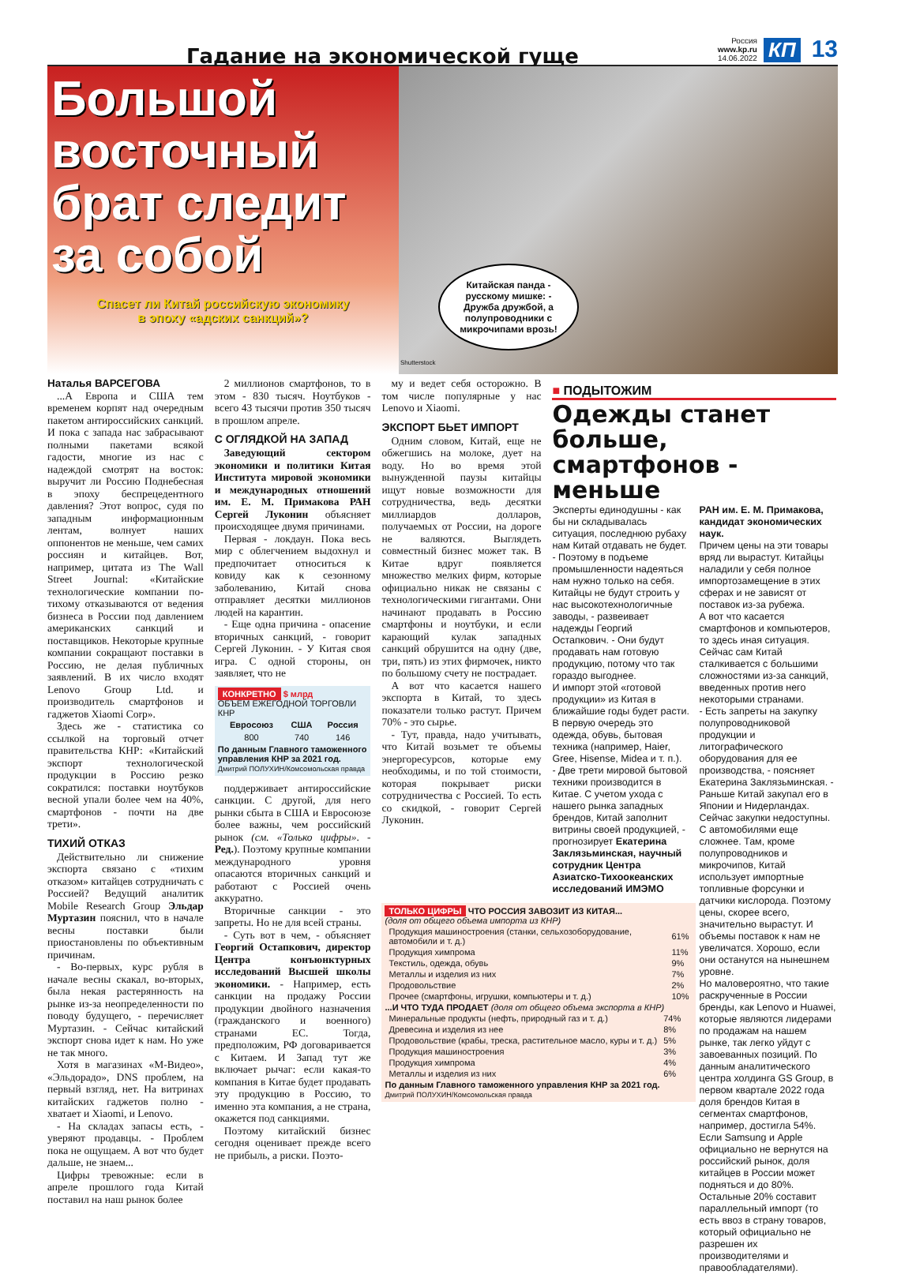Гадание на экономической гуще
Россия
www.kp.ru
14.06.2022
КП 13
Большой восточный брат следит за собой
Спасет ли Китай российскую экономику
в эпоху «адских санкций»?
Китайская панда - русскому мишке: - Дружба дружбой, а полупроводники с микрочипами врозь!
Shutterstock
Наталья ВАРСЕГОВА
...А Европа и США тем временем корпят над очередным пакетом антироссийских санкций. И пока с запада нас забрасывают полными пакетами всякой гадости, многие из нас с надеждой смотрят на восток: выручит ли Россию Поднебесная в эпоху беспрецедентного давления? Этот вопрос, судя по западным информационным лентам, волнует наших оппонентов не меньше, чем самих россиян и китайцев. Вот, например, цитата из The Wall Street Journal: «Китайские технологические компании по-тихому отказываются от ведения бизнеса в России под давлением американских санкций и поставщиков. Некоторые крупные компании сокращают поставки в Россию, не делая публичных заявлений. В их число входят Lenovo Group Ltd. и производитель смартфонов и гаджетов Xiaomi Corp».
Здесь же - статистика со ссылкой на торговый отчет правительства КНР: «Китайский экспорт технологической продукции в Россию резко сократился: поставки ноутбуков весной упали более чем на 40%, смартфонов - почти на две трети».
ТИХИЙ ОТКАЗ
Действительно ли снижение экспорта связано с «тихим отказом» китайцев сотрудничать с Россией? Ведущий аналитик Mobile Research Group Эльдар Муртазин пояснил, что в начале весны поставки были приостановлены по объективным причинам.
- Во-первых, курс рубля в начале весны скакал, во-вторых, была некая растерянность на рынке из-за неопределенности по поводу будущего, - перечисляет Муртазин. - Сейчас китайский экспорт снова идет к нам. Но уже не так много.
Хотя в магазинах «М-Видео», «Эльдорадо», DNS проблем, на первый взгляд, нет. На витринах китайских гаджетов полно - хватает и Xiaomi, и Lenovo.
- На складах запасы есть, - уверяют продавцы. - Проблем пока не ощущаем. А вот что будет дальше, не знаем...
Цифры тревожные: если в апреле прошлого года Китай поставил на наш рынок более
2 миллионов смартфонов, то в этом - 830 тысяч. Ноутбуков - всего 43 тысячи против 350 тысяч в прошлом апреле.
С ОГЛЯДКОЙ НА ЗАПАД
Заведующий сектором экономики и политики Китая Института мировой экономики и международных отношений им. Е. М. Примакова РАН Сергей Луконин объясняет происходящее двумя причинами.
Первая - локдаун. Пока весь мир с облегчением выдохнул и предпочитает относиться к ковиду как к сезонному заболеванию, Китай снова отправляет десятки миллионов людей на карантин.
- Еще одна причина - опасение вторичных санкций, - говорит Сергей Луконин. - У Китая своя игра. С одной стороны, он заявляет, что не
КОНКРЕТНО $ млрд
ОБЪЕМ ЕЖЕГОДНОЙ ТОРГОВЛИ КНР
| Евросоюз | США | Россия |
| --- | --- | --- |
| 800 | 740 | 146 |
По данным Главного таможенного управления КНР за 2021 год.
Дмитрий ПОЛУХИН/Комсомольская правда
поддерживает антироссийские санкции. С другой, для него рынки сбыта в США и Евросоюзе более важны, чем российский рынок (см. «Только цифры». - Ред.). Поэтому крупные компании международного уровня опасаются вторичных санкций и работают с Россией очень аккуратно.
Вторичные санкции - это запреты. Но не для всей страны.
- Суть вот в чем, - объясняет Георгий Остапкович, директор Центра конъюнктурных исследований Высшей школы экономики. - Например, есть санкции на продажу России продукции двойного назначения (гражданского и военного) странами ЕС. Тогда, предположим, РФ договаривается с Китаем. И Запад тут же включает рычаг: если какая-то компания в Китае будет продавать эту продукцию в Россию, то именно эта компания, а не страна, окажется под санкциями.
Поэтому китайский бизнес сегодня оценивает прежде всего не прибыль, а риски. Поэто-
му и ведет себя осторожно. В том числе популярные у нас Lenovo и Xiaomi.
ЭКСПОРТ БЬЕТ ИМПОРТ
Одним словом, Китай, еще не обжегшись на молоке, дует на воду. Но во время этой вынужденной паузы китайцы ищут новые возможности для сотрудничества, ведь десятки миллиардов долларов, получаемых от России, на дороге не валяются. Выглядеть совместный бизнес может так. В Китае вдруг появляется множество мелких фирм, которые официально никак не связаны с технологическими гигантами. Они начинают продавать в Россию смартфоны и ноутбуки, и если карающий кулак западных санкций обрушится на одну (две, три, пять) из этих фирмочек, никто по большому счету не пострадает.
А вот что касается нашего экспорта в Китай, то здесь показатели только растут. Причем 70% - это сырье.
- Тут, правда, надо учитывать, что Китай возьмет те объемы энергоресурсов, которые ему необходимы, и по той стоимости, которая покрывает риски сотрудничества с Россией. То есть со скидкой, - говорит Сергей Луконин.
■ ПОДЫТОЖИМ
Одежды станет больше, смартфонов - меньше
Эксперты единодушны - как бы ни складывалась ситуация, последнюю рубаху нам Китай отдавать не будет.
- Поэтому в подъеме промышленности надеяться нам нужно только на себя. Китайцы не будут строить у нас высокотехнологичные заводы, - развеивает надежды Георгий Остапкович. - Они будут продавать нам готовую продукцию, потому что так гораздо выгоднее.
И импорт этой «готовой продукции» из Китая в ближайшие годы будет расти. В первую очередь это одежда, обувь, бытовая техника (например, Haier, Gree, Hisense, Midea и т. п.).
- Две трети мировой бытовой техники производится в Китае. С учетом ухода с нашего рынка западных брендов, Китай заполнит витрины своей продукцией, - прогнозирует Екатерина Заклязьминская, научный сотрудник Центра Азиатско-Тихоокеанских исследований ИМЭМО
РАН им. Е. М. Примакова, кандидат экономических наук.
Причем цены на эти товары вряд ли вырастут. Китайцы наладили у себя полное импортозамещение в этих сферах и не зависят от поставок из-за рубежа.
А вот что касается смартфонов и компьютеров, то здесь иная ситуация. Сейчас сам Китай сталкивается с большими сложностями из-за санкций, введенных против него некоторыми странами.
- Есть запреты на закупку полупроводниковой продукции и литографического оборудования для ее производства, - поясняет Екатерина Заклязьминская. - Раньше Китай закупал его в Японии и Нидерландах. Сейчас закупки недоступны. С автомобилями еще сложнее. Там, кроме полупроводников и микрочипов, Китай использует импортные топливные форсунки и датчики кислорода. Поэтому цены, скорее всего, значительно вырастут. И объемы поставок к нам не увеличатся. Хорошо, если они останутся на нынешнем уровне.
Но маловероятно, что такие раскрученные в России бренды, как Lenovo и Huawei, которые являются лидерами по продажам на нашем рынке, так легко уйдут с завоеванных позиций. По данным аналитического центра холдинга GS Group, в первом квартале 2022 года доля брендов Китая в сегментах смартфонов, например, достигла 54%. Если Samsung и Apple официально не вернутся на российский рынок, доля китайцев в России может подняться и до 80%. Остальные 20% составит параллельный импорт (то есть ввоз в страну товаров, который официально не разрешен их производителями и правообладателями).
ТОЛЬКО ЦИФРЫ ЧТО РОССИЯ ЗАВОЗИТ ИЗ КИТАЯ...
(доля от общего объема импорта из КНР)
| Продукция машиностроения (станки, сельхозоборудование, автомобили и т. д.) | 61% |
| Продукция химпрома | 11% |
| Текстиль, одежда, обувь | 9% |
| Металлы и изделия из них | 7% |
| Продовольствие | 2% |
| Прочее (смартфоны, игрушки, компьютеры и т. д.) | 10% |
...И ЧТО ТУДА ПРОДАЕТ (доля от общего объема экспорта в КНР)
| Минеральные продукты (нефть, природный газ и т. д.) | 74% |
| Древесина и изделия из нее | 8% |
| Продовольствие (крабы, треска, растительное масло, куры и т. д.) | 5% |
| Продукция машиностроения | 3% |
| Продукция химпрома | 4% |
| Металлы и изделия из них | 6% |
По данным Главного таможенного управления КНР за 2021 год.
Дмитрий ПОЛУХИН/Комсомольская правда